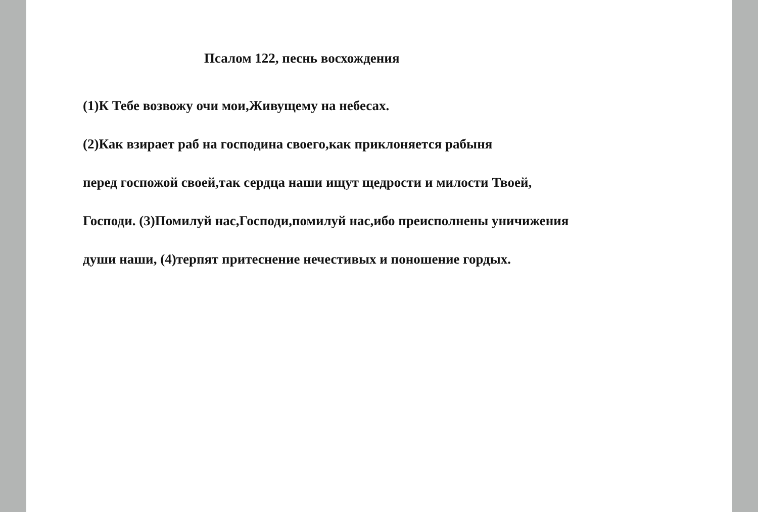Псалом 122, песнь восхождения
(1)К Тебе возвожу очи мои,Живущему на небесах.
(2)Как взирает раб на господина своего,как приклоняется рабыня
перед госпожой своей,так сердца наши ищут щедрости и милости Твоей,
Господи. (3)Помилуй нас,Господи,помилуй нас,ибо преисполнены уничижения
души наши, (4)терпят притеснение нечестивых и поношение гордых.